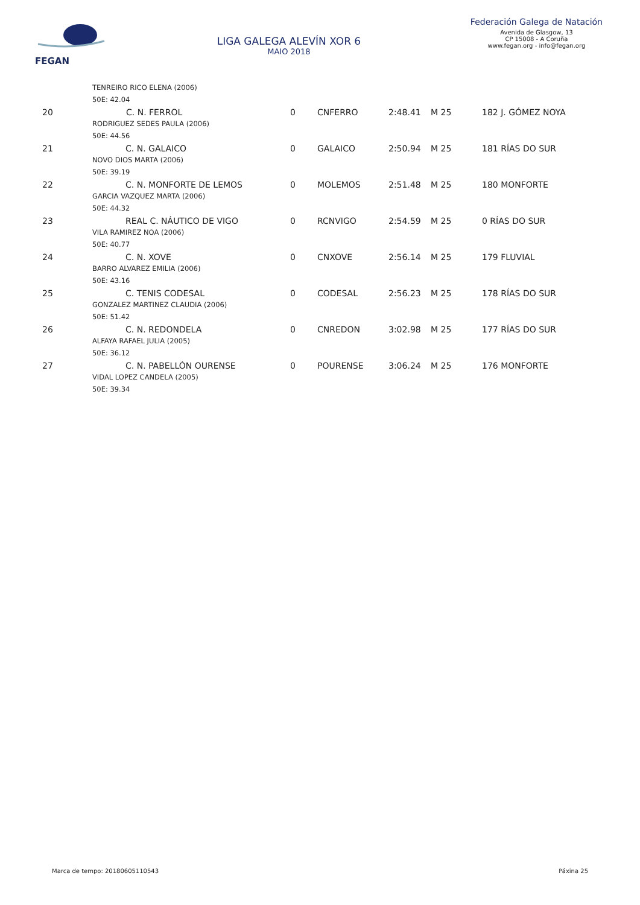FEGAN
LIGA GALEGA ALEVÍN XOR 6
MAIO 2018
Federación Galega de Natación
Avenida de Glasgow, 13
CP 15008 - A Coruña
www.fegan.org - info@fegan.org
| TENREIRO RICO ELENA (2006) | | | | | | |
| 50E: 42.04 | | | | | | |
| 20 | C. N. FERROL | 0 | CNFERRO | 2:48.41 | M 25 | 182 J. GÓMEZ NOYA |
| RODRIGUEZ SEDES PAULA (2006) | | | | | | |
| 50E: 44.56 | | | | | | |
| 21 | C. N. GALAICO | 0 | GALAICO | 2:50.94 | M 25 | 181 RÍAS DO SUR |
| NOVO DIOS MARTA (2006) | | | | | | |
| 50E: 39.19 | | | | | | |
| 22 | C. N. MONFORTE DE LEMOS | 0 | MOLEMOS | 2:51.48 | M 25 | 180 MONFORTE |
| GARCIA VAZQUEZ MARTA (2006) | | | | | | |
| 50E: 44.32 | | | | | | |
| 23 | REAL C. NÁUTICO DE VIGO | 0 | RCNVIGO | 2:54.59 | M 25 | 0 RÍAS DO SUR |
| VILA RAMIREZ NOA (2006) | | | | | | |
| 50E: 40.77 | | | | | | |
| 24 | C. N. XOVE | 0 | CNXOVE | 2:56.14 | M 25 | 179 FLUVIAL |
| BARRO ALVAREZ EMILIA (2006) | | | | | | |
| 50E: 43.16 | | | | | | |
| 25 | C. TENIS CODESAL | 0 | CODESAL | 2:56.23 | M 25 | 178 RÍAS DO SUR |
| GONZALEZ MARTINEZ CLAUDIA (2006) | | | | | | |
| 50E: 51.42 | | | | | | |
| 26 | C. N. REDONDELA | 0 | CNREDON | 3:02.98 | M 25 | 177 RÍAS DO SUR |
| ALFAYA RAFAEL JULIA (2005) | | | | | | |
| 50E: 36.12 | | | | | | |
| 27 | C. N. PABELLÓN OURENSE | 0 | POURENSE | 3:06.24 | M 25 | 176 MONFORTE |
| VIDAL LOPEZ CANDELA (2005) | | | | | | |
| 50E: 39.34 | | | | | | |
Marca de tempo: 20180605110543 Páxina 25